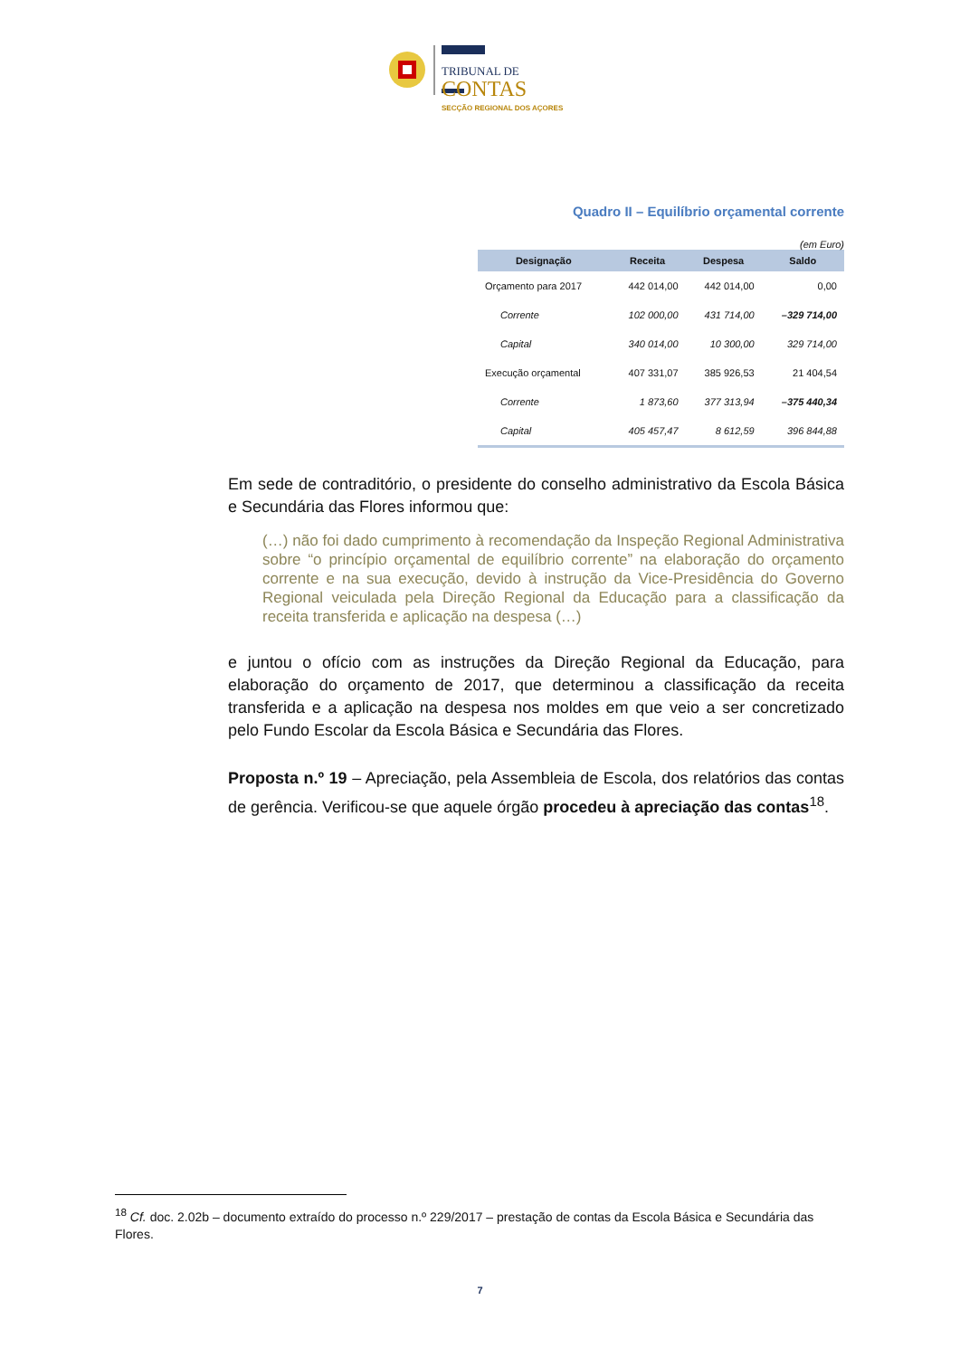TRIBUNAL DE
CONTAS
SECÇÃO REGIONAL DOS AÇORES
Quadro II – Equilíbrio orçamental corrente
(em Euro)
| Designação | Receita | Despesa | Saldo |
| --- | --- | --- | --- |
| Orçamento para 2017 | 442 014,00 | 442 014,00 | 0,00 |
| Corrente | 102 000,00 | 431 714,00 | –329 714,00 |
| Capital | 340 014,00 | 10 300,00 | 329 714,00 |
| Execução orçamental | 407 331,07 | 385 926,53 | 21 404,54 |
| Corrente | 1 873,60 | 377 313,94 | –375 440,34 |
| Capital | 405 457,47 | 8 612,59 | 396 844,88 |
Em sede de contraditório, o presidente do conselho administrativo da Escola Básica e Secundária das Flores informou que:
(…) não foi dado cumprimento à recomendação da Inspeção Regional Administrativa sobre “o princípio orçamental de equilíbrio corrente” na elaboração do orçamento corrente e na sua execução, devido à instrução da Vice-Presidência do Governo Regional veiculada pela Direção Regional da Educação para a classificação da receita transferida e aplicação na despesa (…)
e juntou o ofício com as instruções da Direção Regional da Educação, para elaboração do orçamento de 2017, que determinou a classificação da receita transferida e a aplicação na despesa nos moldes em que veio a ser concretizado pelo Fundo Escolar da Escola Básica e Secundária das Flores.
Proposta n.º 19 – Apreciação, pela Assembleia de Escola, dos relatórios das contas de gerência. Verificou-se que aquele órgão procedeu à apreciação das contas<sup>18</sup>.
<sup>18</sup> Cf. doc. 2.02b – documento extraído do processo n.º 229/2017 – prestação de contas da Escola Básica e Secundária das Flores.
7